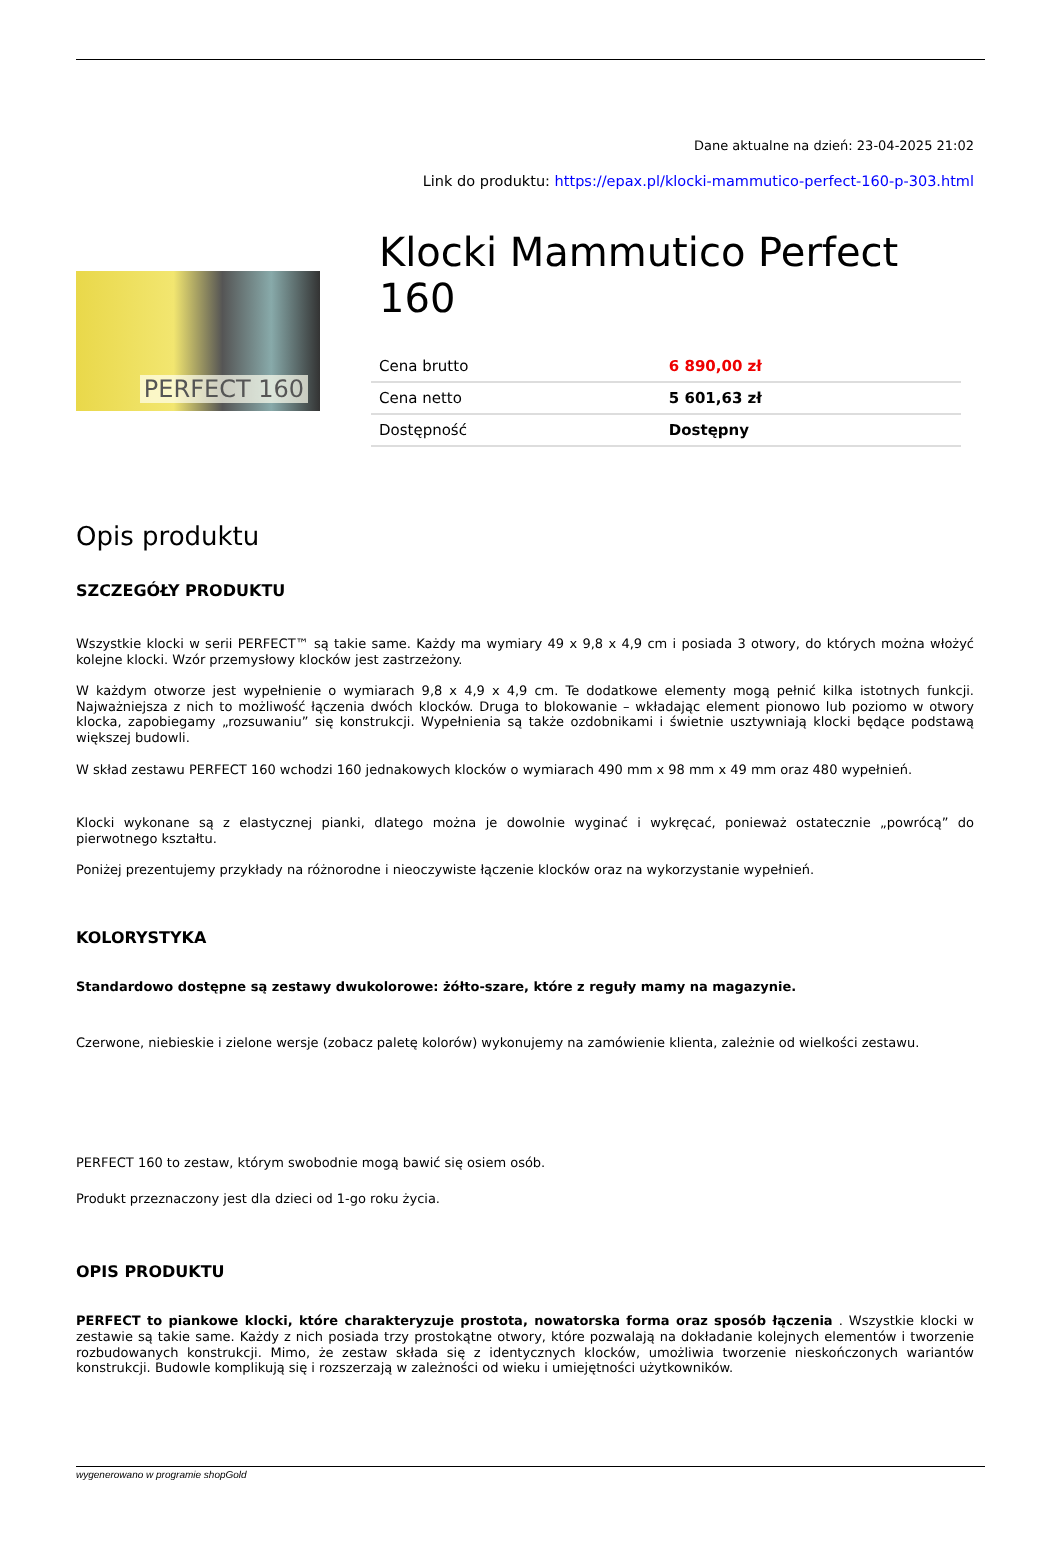Dane aktualne na dzień: 23-04-2025 21:02
Link do produktu: https://epax.pl/klocki-mammutico-perfect-160-p-303.html
PERFECT 160
Klocki Mammutico Perfect 160
| Cena brutto | 6 890,00 zł |
| Cena netto | 5 601,63 zł |
| Dostępność | Dostępny |
Opis produktu
SZCZEGÓŁY PRODUKTU
Wszystkie klocki w serii PERFECT™ są takie same. Każdy ma wymiary 49 x 9,8 x 4,9 cm i posiada 3 otwory, do których można włożyć kolejne klocki. Wzór przemysłowy klocków jest zastrzeżony.
W każdym otworze jest wypełnienie o wymiarach 9,8 x 4,9 x 4,9 cm. Te dodatkowe elementy mogą pełnić kilka istotnych funkcji. Najważniejsza z nich to możliwość łączenia dwóch klocków. Druga to blokowanie – wkładając element pionowo lub poziomo w otwory klocka, zapobiegamy „rozsuwaniu” się konstrukcji. Wypełnienia są także ozdobnikami i świetnie usztywniają klocki będące podstawą większej budowli.
W skład zestawu PERFECT 160 wchodzi 160 jednakowych klocków o wymiarach 490 mm x 98 mm x 49 mm oraz 480 wypełnień.
Klocki wykonane są z elastycznej pianki, dlatego można je dowolnie wyginać i wykręcać, ponieważ ostatecznie „powrócą” do pierwotnego kształtu.
Poniżej prezentujemy przykłady na różnorodne i nieoczywiste łączenie klocków oraz na wykorzystanie wypełnień.
KOLORYSTYKA
Standardowo dostępne są zestawy dwukolorowe: żółto-szare, które z reguły mamy na magazynie.
Czerwone, niebieskie i zielone wersje (zobacz paletę kolorów) wykonujemy na zamówienie klienta, zależnie od wielkości zestawu.
PERFECT 160 to zestaw, którym swobodnie mogą bawić się osiem osób.
Produkt przeznaczony jest dla dzieci od 1-go roku życia.
OPIS PRODUKTU
PERFECT to piankowe klocki, które charakteryzuje prostota, nowatorska forma oraz sposób łączenia . Wszystkie klocki w zestawie są takie same. Każdy z nich posiada trzy prostokątne otwory, które pozwalają na dokładanie kolejnych elementów i tworzenie rozbudowanych konstrukcji. Mimo, że zestaw składa się z identycznych klocków, umożliwia tworzenie nieskończonych wariantów konstrukcji. Budowle komplikują się i rozszerzają w zależności od wieku i umiejętności użytkowników.
wygenerowano w programie shopGold